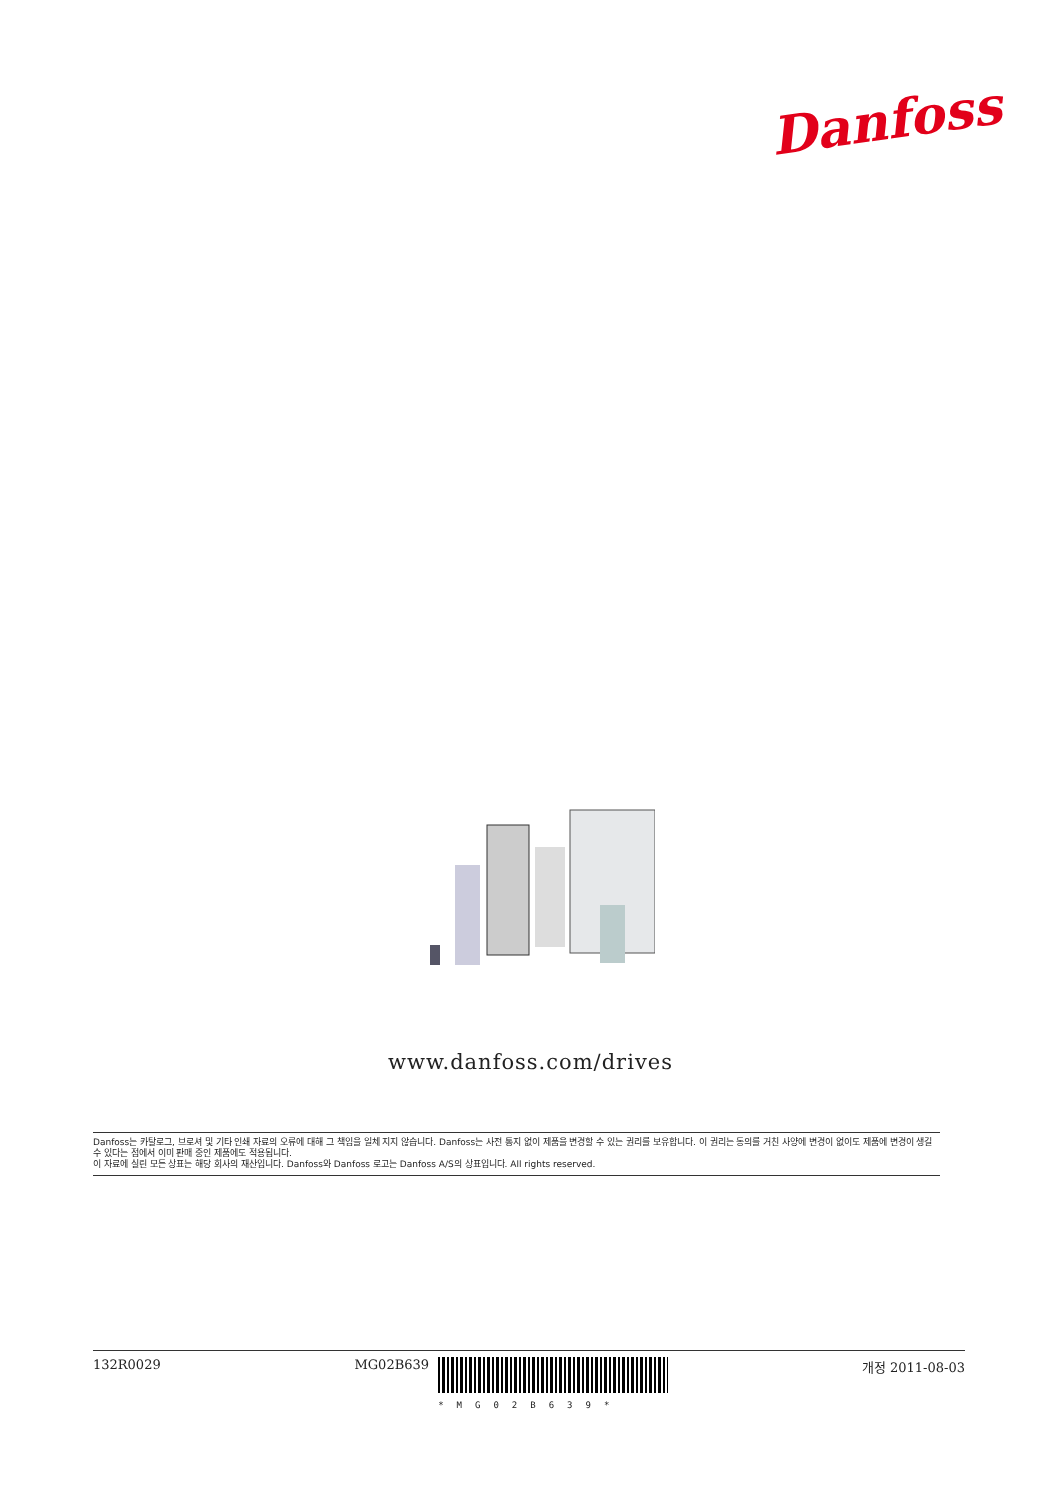Danfoss
www.danfoss.com/drives
Danfoss는 카탈로그, 브로셔 및 기타 인쇄 자료의 오류에 대해 그 책임을 일체 지지 않습니다. Danfoss는 사전 통지 없이 제품을 변경할 수 있는 권리를 보유합니다. 이 권리는 동의를 거친 사양에 변경이 없이도 제품에 변경이 생길 수 있다는 점에서 이미 판매 중인 제품에도 적용됩니다.
이 자료에 실린 모든 상표는 해당 회사의 재산입니다. Danfoss와 Danfoss 로고는 Danfoss A/S의 상표입니다. All rights reserved.
132R0029 MG02B639
*MG02B639* 개정 2011-08-03